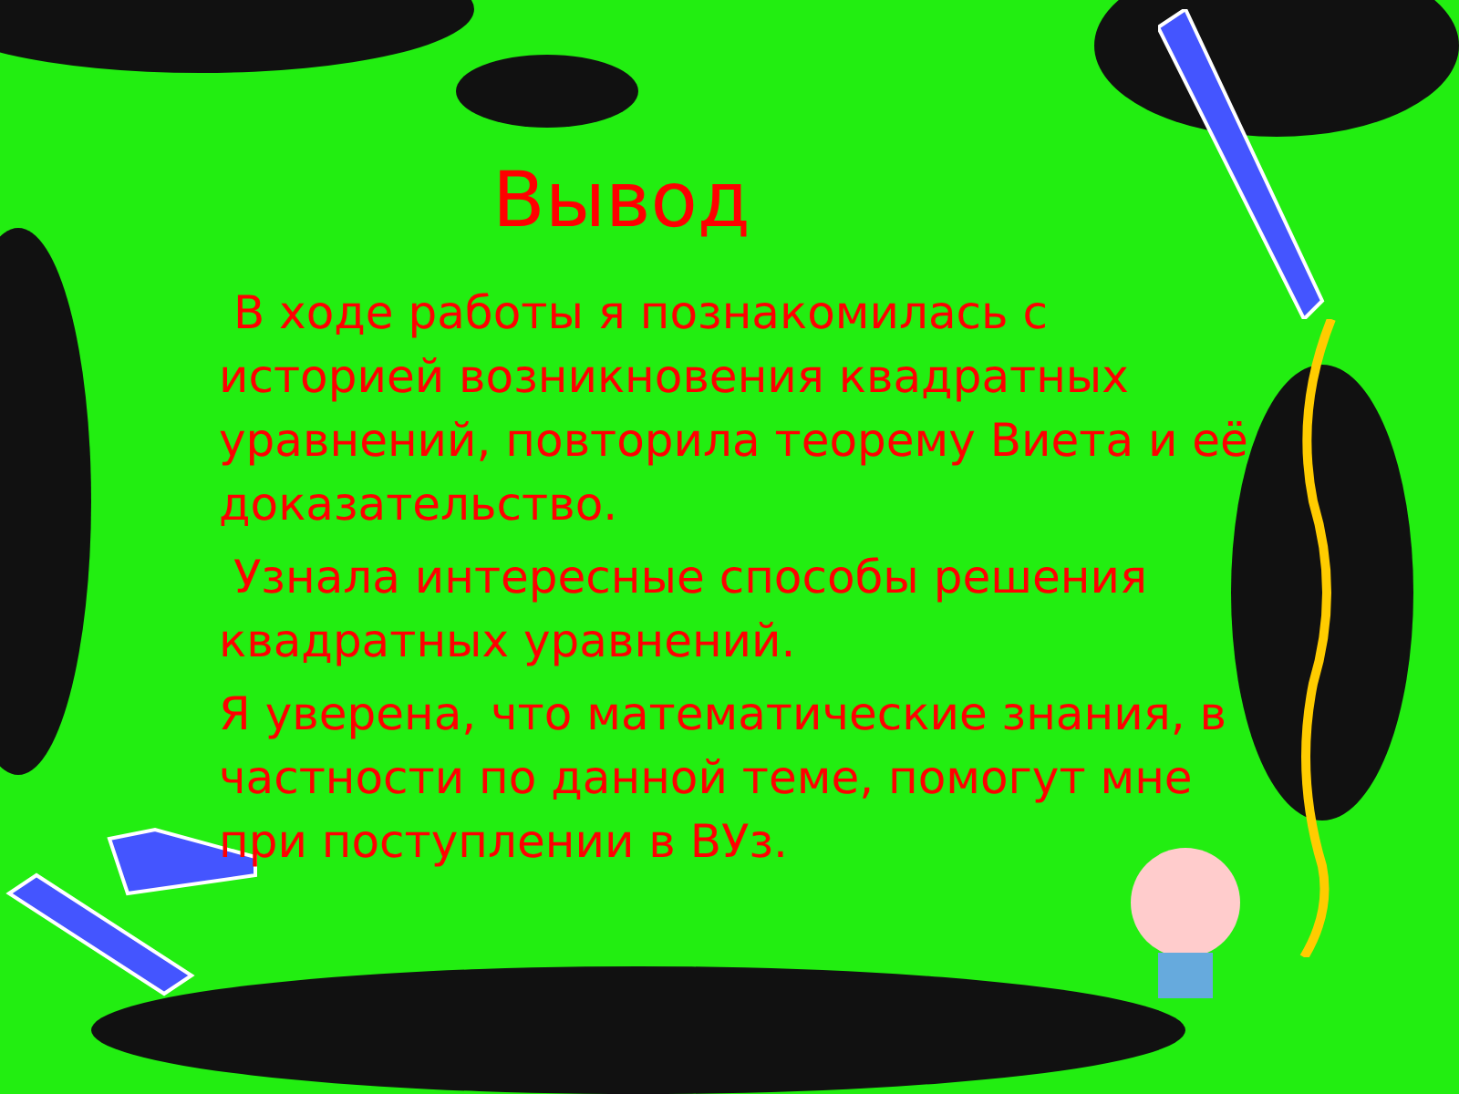Вывод
В ходе работы я познакомилась с историей возникновения квадратных уравнений, повторила теорему Виета и её доказательство.
Узнала интересные способы решения квадратных уравнений.
Я уверена, что математические знания, в частности по данной теме, помогут мне при поступлении в ВУз.